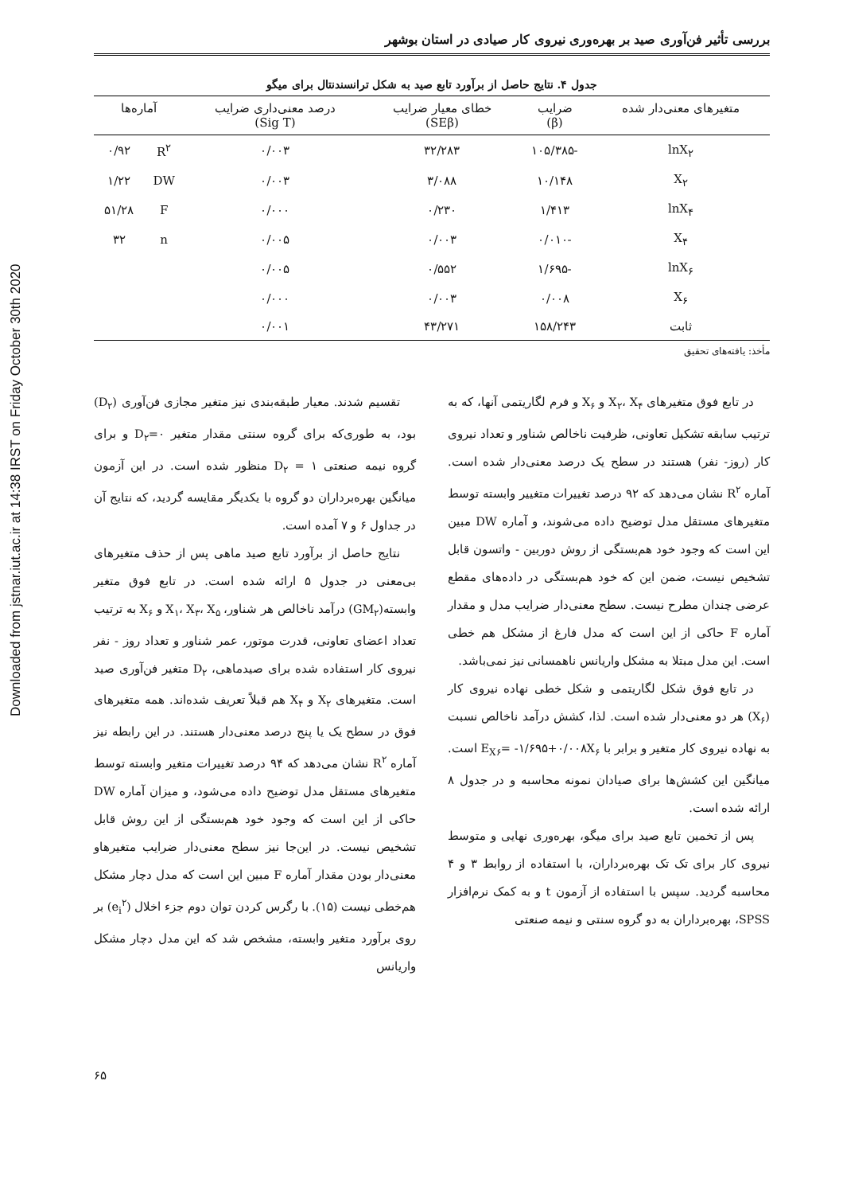Downloaded from jstnar.iut.ac.ir at 14:38 IRST on Friday October 30th 2020
بررسی تأثیر فن‌آوری صید بر بهره‌وری نیروی کار صیادی در استان بوشهر
جدول ۴. نتایج حاصل از برآورد تابع صید به شکل ترانسندنتال برای میگو
| متغیرهای معنی‌دار شده | ضرایب (β) | خطای معیار ضرایب (SEβ) | درصد معنی‌داری ضرایب (Sig T) | آماره‌ها | |
| --- | --- | --- | --- | --- | --- |
| lnX<sub>۲</sub> | -۱۰۵/۳۸۵ | ۳۲/۲۸۳ | ۰/۰۰۳ | R<sup>۲</sup> | ۰/۹۲ |
| X<sub>۲</sub> | ۱۰/۱۴۸ | ۳/۰۸۸ | ۰/۰۰۳ | DW | ۱/۲۲ |
| lnX<sub>۴</sub> | ۱/۴۱۳ | ۰/۲۳۰ | ۰/۰۰۰ | F | ۵۱/۲۸ |
| X<sub>۴</sub> | -۰/۰۱۰ | ۰/۰۰۳ | ۰/۰۰۵ | n | ۳۲ |
| lnX<sub>۶</sub> | -۱/۶۹۵ | ۰/۵۵۲ | ۰/۰۰۵ | | |
| X<sub>۶</sub> | ۰/۰۰۸ | ۰/۰۰۳ | ۰/۰۰۰ | | |
| ثابت | ۱۵۸/۲۴۳ | ۴۳/۲۷۱ | ۰/۰۰۱ | | |
مأخذ: یافته‌های تحقیق
در تابع فوق متغیرهای X<sub>۲</sub>، X<sub>۴</sub> و X<sub>۶</sub> و فرم لگاریتمی آنها، که به ترتیب سابقه تشکیل تعاونی، ظرفیت ناخالص شناور و تعداد نیروی کار (روز- نفر) هستند در سطح یک درصد معنی‌دار شده است. آماره R<sup>۲</sup> نشان می‌دهد که ۹۲ درصد تغییرات متغییر وابسته توسط متغیرهای مستقل مدل توضیح داده می‌شوند، و آماره DW مبین این است که وجود خود هم‌بستگی از روش دوربین - واتسون قابل تشخیص نیست، ضمن این که خود هم‌بستگی در داده‌های مقطع عرضی چندان مطرح نیست. سطح معنی‌دار ضرایب مدل و مقدار آماره F حاکی از این است که مدل فارغ از مشکل هم خطی است. این مدل مبتلا به مشکل واریانس ناهمسانی نیز نمی‌باشد.
در تابع فوق شکل لگاریتمی و شکل خطی نهاده نیروی کار (X<sub>۶</sub>) هر دو معنی‌دار شده است. لذا، کشش درآمد ناخالص نسبت به نهاده نیروی کار متغیر و برابر با E<sub>X۶</sub>= -۱/۶۹۵+۰/۰۰۸X<sub>۶</sub> است. میانگین این کشش‌ها برای صیادان نمونه محاسبه و در جدول ۸ ارائه شده است.
پس از تخمین تابع صید برای میگو، بهره‌وری نهایی و متوسط نیروی کار برای تک تک بهره‌برداران، با استفاده از روابط ۳ و ۴ محاسبه گردید. سپس با استفاده از آزمون t و به کمک نرم‌افزار SPSS، بهره‌برداران به دو گروه سنتی و نیمه صنعتی
تقسیم شدند. معیار طبقه‌بندی نیز متغیر مجازی فن‌آوری (D<sub>۲</sub>) بود، به طوری‌که برای گروه سنتی مقدار متغیر D<sub>۲</sub>=۰ و برای گروه نیمه صنعتی D<sub>۲</sub> = ۱ منظور شده است. در این آزمون میانگین بهره‌برداران دو گروه با یکدیگر مقایسه گردید، که نتایج آن در جداول ۶ و ۷ آمده است.
نتایج حاصل از برآورد تابع صید ماهی پس از حذف متغیرهای بی‌معنی در جدول ۵ ارائه شده است. در تابع فوق متغیر وابسته(GM<sub>۲</sub>) درآمد ناخالص هر شناور، X<sub>۱</sub>، X<sub>۳</sub>، X<sub>۵</sub> و X<sub>۶</sub> به ترتیب تعداد اعضای تعاونی، قدرت موتور، عمر شناور و تعداد روز - نفر نیروی کار استفاده شده برای صیدماهی، D<sub>۲</sub> متغیر فن‌آوری صید است. متغیرهای X<sub>۲</sub> و X<sub>۴</sub> هم قبلاً تعریف شده‌اند. همه متغیرهای فوق در سطح یک یا پنج درصد معنی‌دار هستند. در این رابطه نیز آماره R<sup>۲</sup> نشان می‌دهد که ۹۴ درصد تغییرات متغیر وابسته توسط متغیرهای مستقل مدل توضیح داده می‌شود، و میزان آماره DW حاکی از این است که وجود خود هم‌بستگی از این روش قابل تشخیص نیست. در این‌جا نیز سطح معنی‌دار ضرایب متغیرهاو معنی‌دار بودن مقدار آماره F مبین این است که مدل دچار مشکل هم‌خطی نیست (۱۵). با رگرس کردن توان دوم جزء اخلال (e<sub>i</sub><sup>۲</sup>) بر روی برآورد متغیر وابسته، مشخص شد که این مدل دچار مشکل واریانس
۶۵